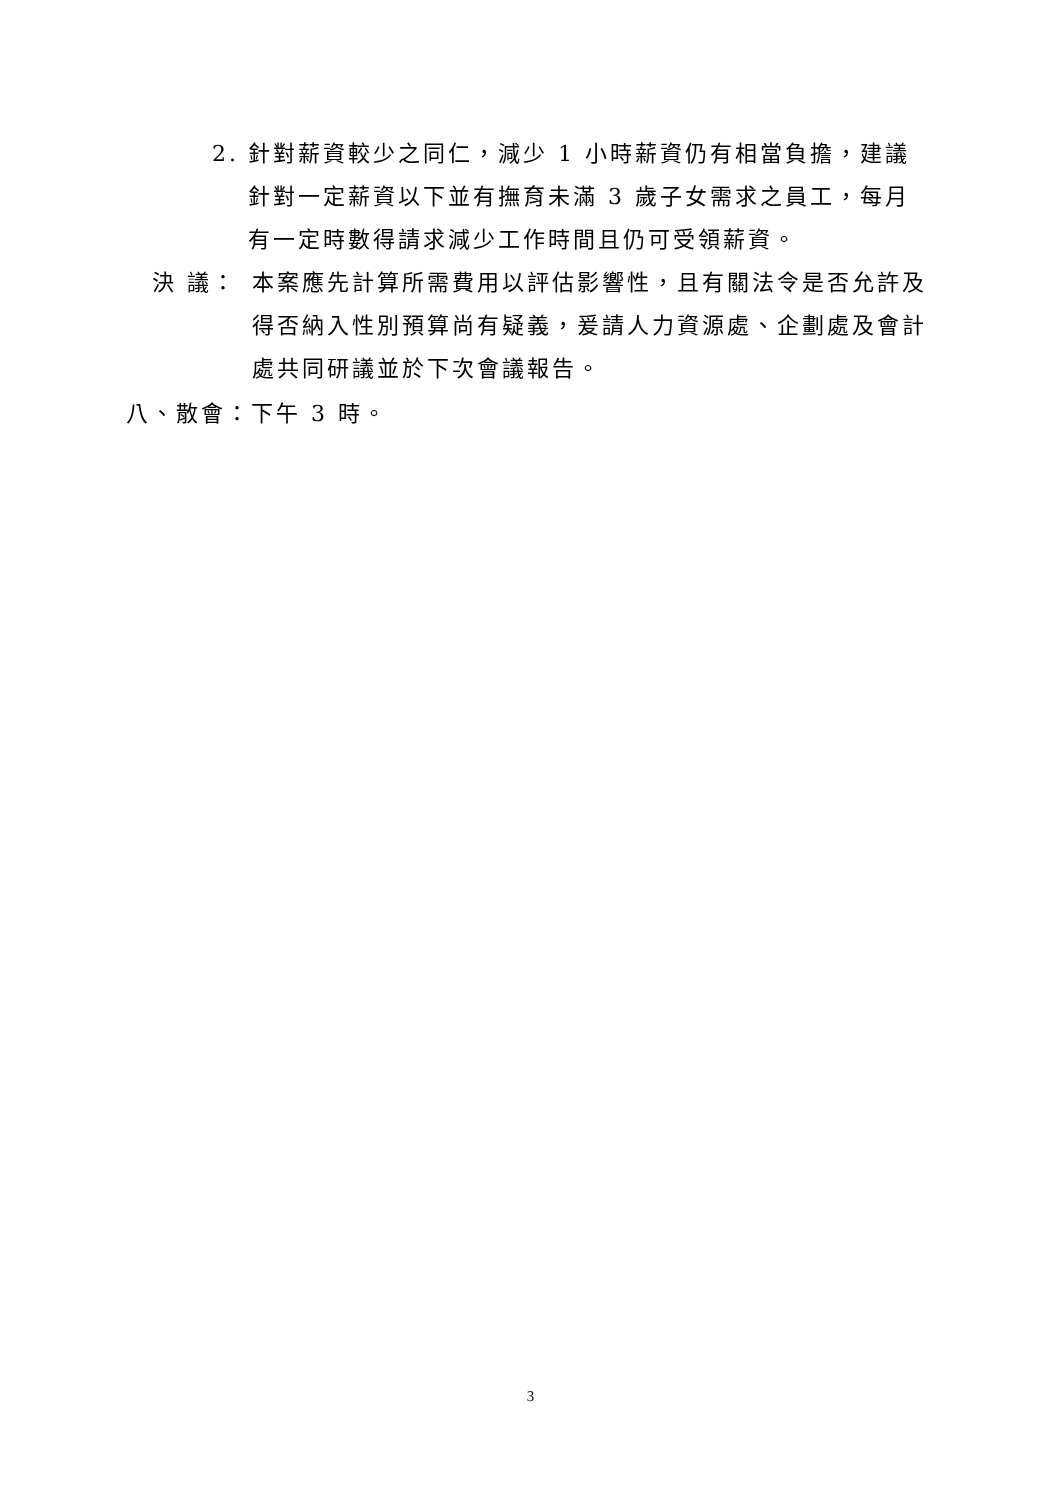2. 針對薪資較少之同仁，減少 1 小時薪資仍有相當負擔，建議針對一定薪資以下並有撫育未滿 3 歲子女需求之員工，每月有一定時數得請求減少工作時間且仍可受領薪資。
決 議： 本案應先計算所需費用以評估影響性，且有關法令是否允許及得否納入性別預算尚有疑義，爰請人力資源處、企劃處及會計處共同研議並於下次會議報告。
八、散會：下午 3 時。
3